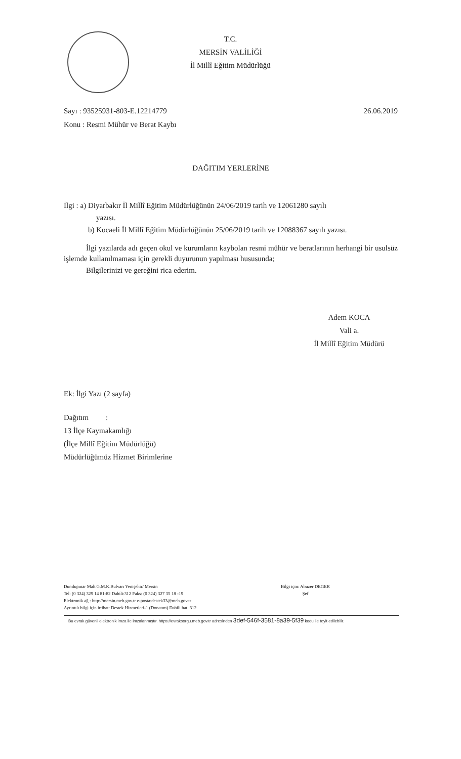T.C.
MERSİN VALİLİĞİ
İl Millî Eğitim Müdürlüğü
Sayı : 93525931-803-E.12214779 26.06.2019
Konu : Resmi Mühür ve Berat Kaybı
DAĞITIM YERLERİNE
İlgi : a) Diyarbakır İl Millî Eğitim Müdürlüğünün 24/06/2019 tarih ve 12061280 sayılı
yazısı.
b) Kocaeli İl Millî Eğitim Müdürlüğünün 25/06/2019 tarih ve 12088367 sayılı yazısı.
İlgi yazılarda adı geçen okul ve kurumların kaybolan resmi mühür ve beratlarının herhangi bir usulsüz işlemde kullanılmaması için gerekli duyurunun yapılması hususunda;
Bilgilerinizi ve gereğini rica ederim.
Adem KOCA
Vali a.
İl Millî Eğitim Müdürü
Ek: İlgi Yazı (2 sayfa)
Dağıtım :
13 İlçe Kaymakamlığı
(İlçe Millî Eğitim Müdürlüğü)
Müdürlüğümüz Hizmet Birimlerine
Dumlupınar Mah.G.M.K.Bulvarı Yenişehir/ Mersin
Tel: (0 324) 329 14 81-82 Dahili:312 Faks: (0 324) 327 35 18 -19
Elektronik ağ : http://mersin.meb.gov.tr e-posta:destek33@meb.gov.tr
Ayrıntılı bilgi için irtibat: Destek Hizmetleri-1 (Donatım) Dahili hat :312
Bilgi için: Abuzer DEGER
Şef
Bu evrak güvenli elektronik imza ile imzalanmıştır. https://evraksorgu.meb.gov.tr adresinden 3def-546f-3581-8a39-5f39 kodu ile teyit edilebilir.